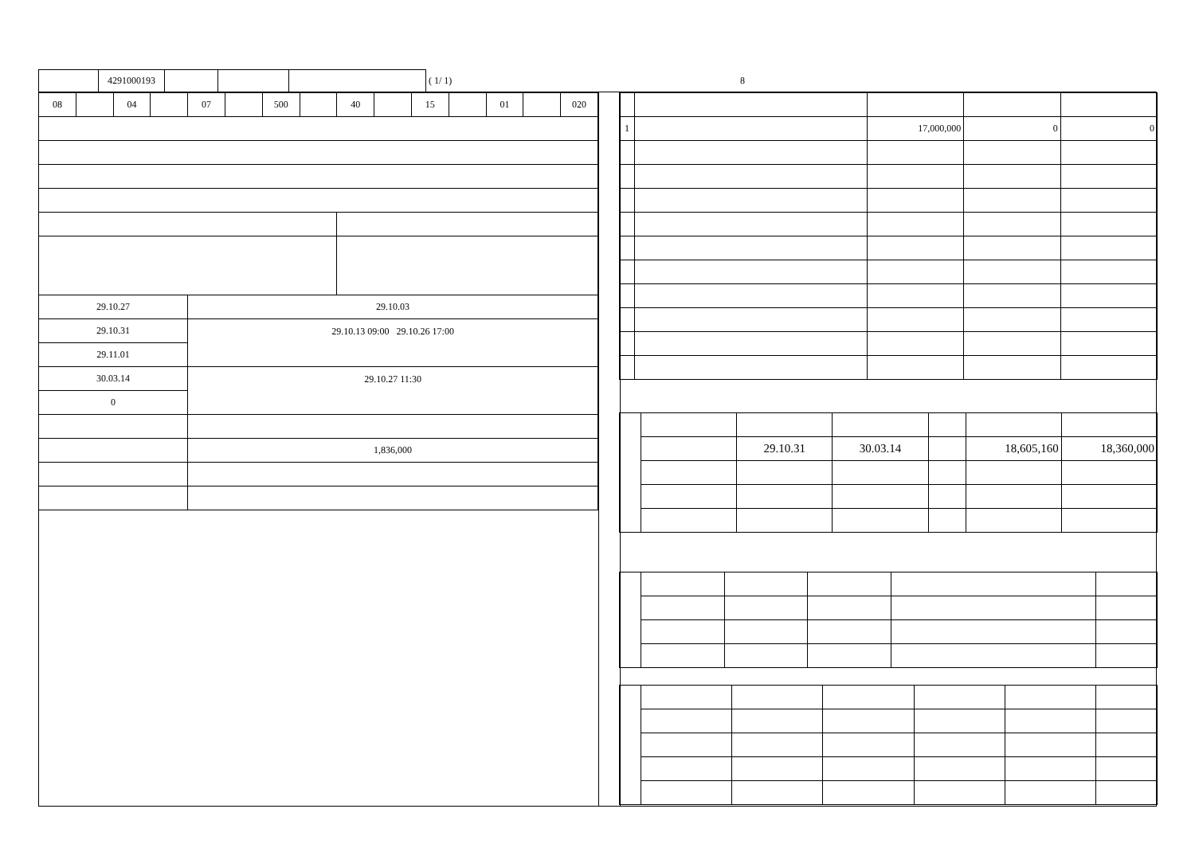| | 4291000193 | | | | ( 1/ 1) | 8 |
| 08 | | 04 | | 07 | | 500 | | 40 | | 15 | | 01 | | 020 |
| 29.10.27 | | | | 29.10.03 | | | | | | | | | | |
| 29.10.31 | | | | 29.10.13 09:00 29.10.26 17:00 | | | | | | | | | | |
| 29.11.01 | | | | | | | | | | | | | | |
| 30.03.14 | | | | 29.10.27 11:30 | | | | | | | | | | |
| 0 | | | | | | | | | | | | | | |
| | | | | 1,836,000 | | | | | | | | | | |
| 1 | | 17,000,000 | 0 | 0 |
| | | 29.10.31 | 30.03.14 | | 18,605,160 | 18,360,000 |